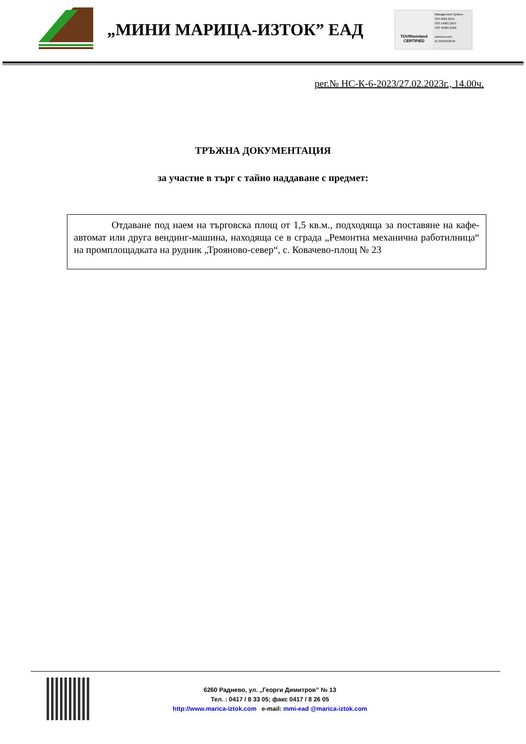„МИНИ МАРИЦА-ИЗТОК” ЕАД
TÜVRheinland
CERTIFIED
Management System
ISO 9001:2015
ISO 14001:2015
ISO 45001:2018
www.tuv.com
ID 9105042540
рег.№ НС-К-6-2023/27.02.2023г., 14.00ч.
ТРЪЖНА ДОКУМЕНТАЦИЯ
за участие в търг с тайно наддаване с предмет:
Отдаване под наем на търговска площ от 1,5 кв.м., подходяща за поставяне на кафе-автомат или друга вендинг-машина, находяща се в сграда „Ремонтна механична работилница“ на промплощадката на рудник „Трояново-север“, с. Ковачево-площ № 23
6260 Раднево, ул. „Георги Димитров” № 13
Тел. : 0417 / 8 33 05; факс 0417 / 8 26 05
http://www.marica-iztok.com e-mail: mmi-ead @marica-iztok.com